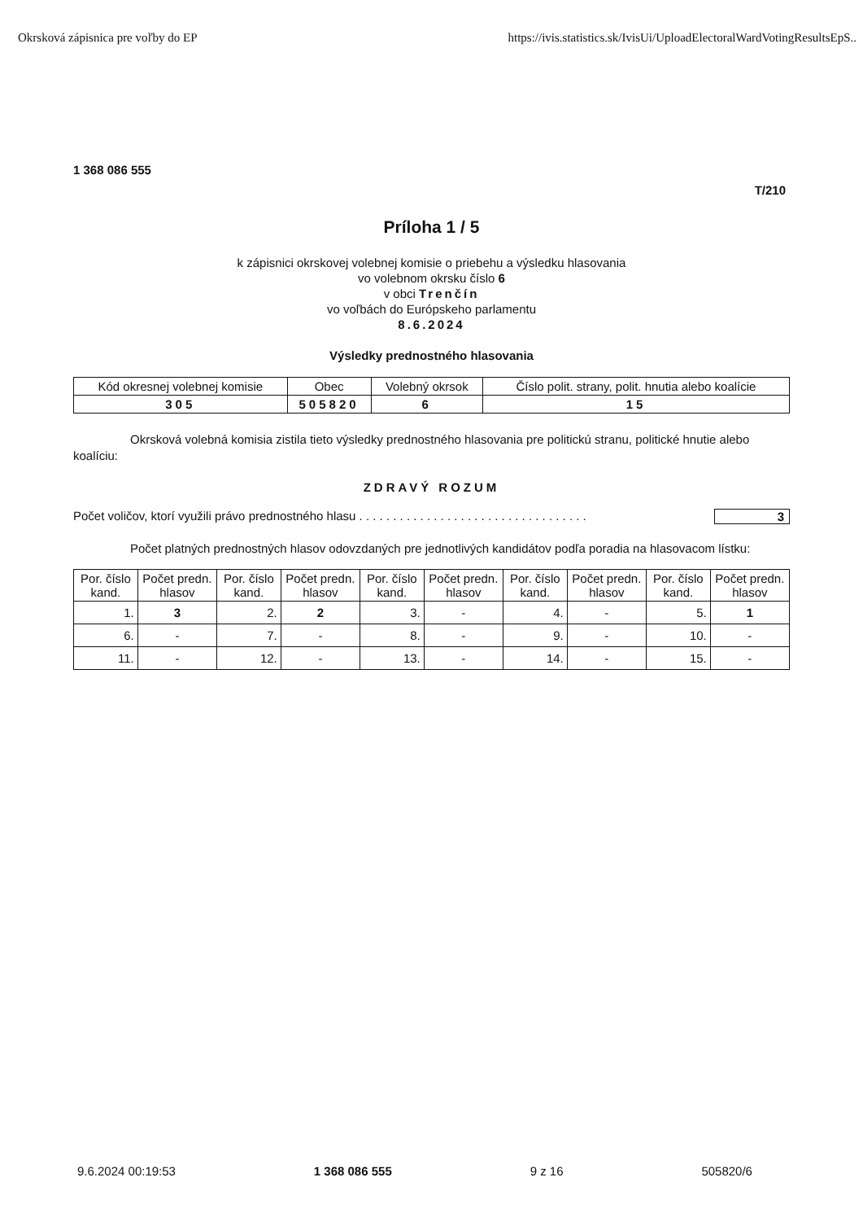Okrsková zápisnica pre voľby do EP https://ivis.statistics.sk/IvisUi/UploadElectoralWardVotingResultsEpS..
1 368 086 555
T/210
Príloha 1 / 5
k zápisnici okrskovej volebnej komisie o priebehu a výsledku hlasovania
vo volebnom okrsku číslo 6
v obci Trenčín
vo voľbách do Európskeho parlamentu
8.6.2024
Výsledky prednostného hlasovania
| Kód okresnej volebnej komisie | Obec | Volebný okrsok | Číslo polit. strany, polit. hnutia alebo koalície |
| --- | --- | --- | --- |
| 305 | 505820 | 6 | 15 |
Okrsková volebná komisia zistila tieto výsledky prednostného hlasovania pre politickú stranu, politické hnutie alebo koalíciu:
ZDRAVÝ ROZUM
Počet voličov, ktorí využili právo prednostného hlasu . . . . . . . . . . . . . . . . . . . . . . . . . . . . . . . . . . 3
Počet platných prednostných hlasov odovzdaných pre jednotlivých kandidátov podľa poradia na hlasovacom lístku:
| Por. číslo kand. | Počet predn. hlasov | Por. číslo kand. | Počet predn. hlasov | Por. číslo kand. | Počet predn. hlasov | Por. číslo kand. | Počet predn. hlasov | Por. číslo kand. | Počet predn. hlasov |
| --- | --- | --- | --- | --- | --- | --- | --- | --- | --- |
| 1. | 3 | 2. | 2 | 3. | - | 4. | - | 5. | 1 |
| 6. | - | 7. | - | 8. | - | 9. | - | 10. | - |
| 11. | - | 12. | - | 13. | - | 14. | - | 15. | - |
9.6.2024 00:19:53 1 368 086 555 9 z 16 505820/6